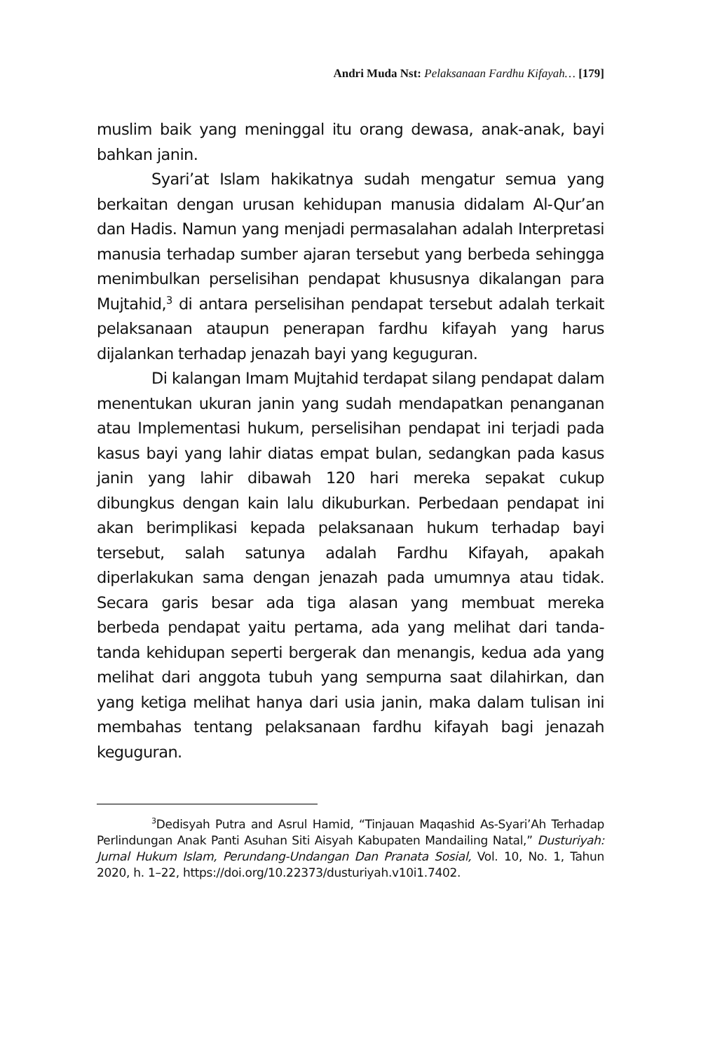Andri Muda Nst: Pelaksanaan Fardhu Kifayah… [179]
muslim baik yang meninggal itu orang dewasa, anak-anak, bayi bahkan janin.
Syari’at Islam hakikatnya sudah mengatur semua yang berkaitan dengan urusan kehidupan manusia didalam Al-Qur’an dan Hadis. Namun yang menjadi permasalahan adalah Interpretasi manusia terhadap sumber ajaran tersebut yang berbeda sehingga menimbulkan perselisihan pendapat khususnya dikalangan para Mujtahid,<sup>3</sup> di antara perselisihan pendapat tersebut adalah terkait pelaksanaan ataupun penerapan fardhu kifayah yang harus dijalankan terhadap jenazah bayi yang keguguran.
Di kalangan Imam Mujtahid terdapat silang pendapat dalam menentukan ukuran janin yang sudah mendapatkan penanganan atau Implementasi hukum, perselisihan pendapat ini terjadi pada kasus bayi yang lahir diatas empat bulan, sedangkan pada kasus janin yang lahir dibawah 120 hari mereka sepakat cukup dibungkus dengan kain lalu dikuburkan. Perbedaan pendapat ini akan berimplikasi kepada pelaksanaan hukum terhadap bayi tersebut, salah satunya adalah Fardhu Kifayah, apakah diperlakukan sama dengan jenazah pada umumnya atau tidak. Secara garis besar ada tiga alasan yang membuat mereka berbeda pendapat yaitu pertama, ada yang melihat dari tanda-tanda kehidupan seperti bergerak dan menangis, kedua ada yang melihat dari anggota tubuh yang sempurna saat dilahirkan, dan yang ketiga melihat hanya dari usia janin, maka dalam tulisan ini membahas tentang pelaksanaan fardhu kifayah bagi jenazah keguguran.
<sup>3</sup> Dedisyah Putra and Asrul Hamid, “Tinjauan Maqashid As-Syari’Ah Terhadap Perlindungan Anak Panti Asuhan Siti Aisyah Kabupaten Mandailing Natal,” Dusturiyah: Jurnal Hukum Islam, Perundang-Undangan Dan Pranata Sosial, Vol. 10, No. 1, Tahun 2020, h. 1–22, https://doi.org/10.22373/dusturiyah.v10i1.7402.